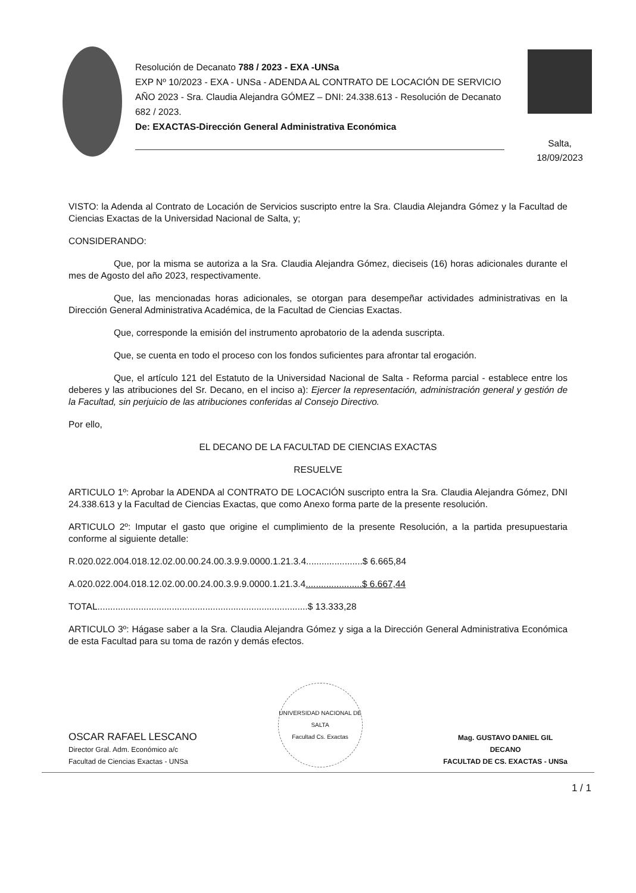Resolución de Decanato 788 / 2023 - EXA -UNSa
EXP Nº 10/2023 - EXA - UNSa - ADENDA AL CONTRATO DE LOCACIÓN DE SERVICIO AÑO 2023 - Sra. Claudia Alejandra GÓMEZ – DNI: 24.338.613 - Resolución de Decanato 682 / 2023.
De: EXACTAS-Dirección General Administrativa Económica
Salta,
18/09/2023
VISTO: la Adenda al Contrato de Locación de Servicios suscripto entre la Sra. Claudia Alejandra Gómez y la Facultad de Ciencias Exactas de la Universidad Nacional de Salta, y;
CONSIDERANDO:
Que, por la misma se autoriza a la Sra. Claudia Alejandra Gómez, dieciseis (16) horas adicionales durante el mes de Agosto del año 2023, respectivamente.
Que, las mencionadas horas adicionales, se otorgan para desempeñar actividades administrativas en la Dirección General Administrativa Académica, de la Facultad de Ciencias Exactas.
Que, corresponde la emisión del instrumento aprobatorio de la adenda suscripta.
Que, se cuenta en todo el proceso con los fondos suficientes para afrontar tal erogación.
Que, el artículo 121 del Estatuto de la Universidad Nacional de Salta - Reforma parcial - establece entre los deberes y las atribuciones del Sr. Decano, en el inciso a): Ejercer la representación, administración general y gestión de la Facultad, sin perjuicio de las atribuciones conferidas al Consejo Directivo.
Por ello,
EL DECANO DE LA FACULTAD DE CIENCIAS EXACTAS
RESUELVE
ARTICULO 1º: Aprobar la ADENDA al CONTRATO DE LOCACIÓN suscripto entra la Sra. Claudia Alejandra Gómez, DNI 24.338.613 y la Facultad de Ciencias Exactas, que como Anexo forma parte de la presente resolución.
ARTICULO 2º: Imputar el gasto que origine el cumplimiento de la presente Resolución, a la partida presupuestaria conforme al siguiente detalle:
R.020.022.004.018.12.02.00.00.24.00.3.9.9.0000.1.21.3.4......................$ 6.665,84
A.020.022.004.018.12.02.00.00.24.00.3.9.9.0000.1.21.3.4......................$ 6.667,44
TOTAL..................................................................................$ 13.333,28
ARTICULO 3º: Hágase saber a la Sra. Claudia Alejandra Gómez y siga a la Dirección General Administrativa Económica de esta Facultad para su toma de razón y demás efectos.
OSCAR RAFAEL LESCANO
Director Gral. Adm. Económico a/c
Facultad de Ciencias Exactas - UNSa
UNIVERSIDAD NACIONAL DE SALTA
Facultad Cs. Exactas
Mag. GUSTAVO DANIEL GIL
DECANO
FACULTAD DE CS. EXACTAS - UNSa
1 / 1